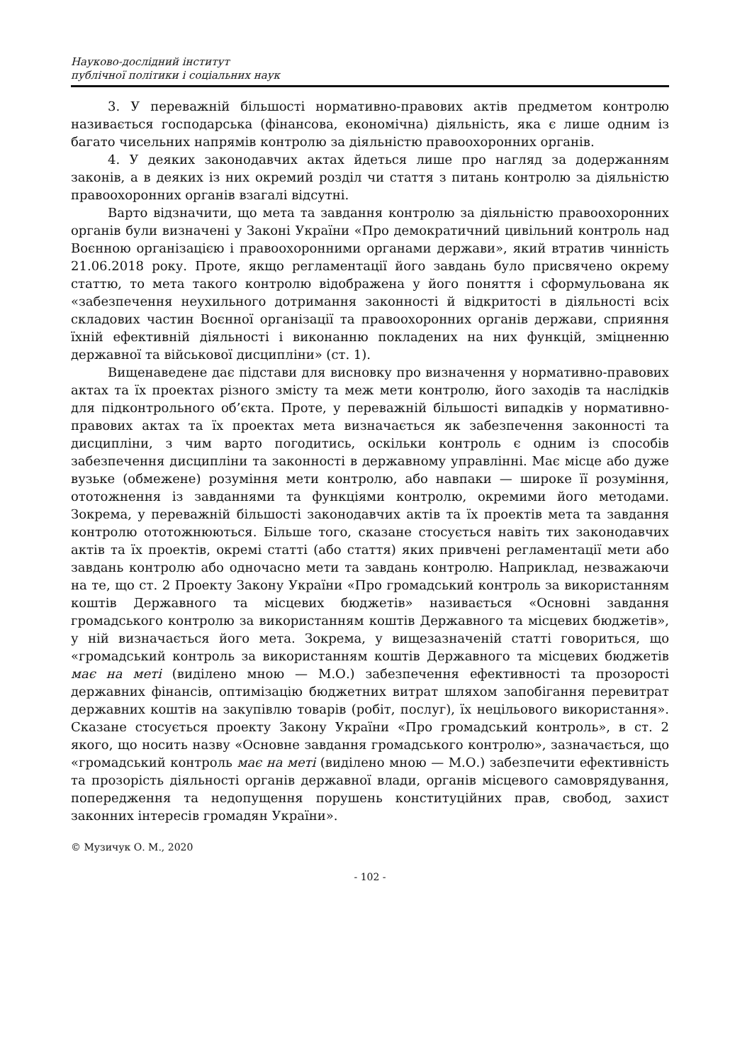Науково-дослідний інститут
публічної політики і соціальних наук
3. У переважній більшості нормативно-правових актів предметом контролю називається господарська (фінансова, економічна) діяльність, яка є лише одним із багато чисельних напрямів контролю за діяльністю правоохоронних органів.
4. У деяких законодавчих актах йдеться лише про нагляд за додержанням законів, а в деяких із них окремий розділ чи стаття з питань контролю за діяльністю правоохоронних органів взагалі відсутні.
Варто відзначити, що мета та завдання контролю за діяльністю правоохоронних органів були визначені у Законі України «Про демократичний цивільний контроль над Воєнною організацією і правоохоронними органами держави», який втратив чинність 21.06.2018 року. Проте, якщо регламентації його завдань було присвячено окрему статтю, то мета такого контролю відображена у його поняття і сформульована як «забезпечення неухильного дотримання законності й відкритості в діяльності всіх складових частин Воєнної організації та правоохоронних органів держави, сприяння їхній ефективній діяльності і виконанню покладених на них функцій, зміцненню державної та військової дисципліни» (ст. 1).
Вищенаведене дає підстави для висновку про визначення у нормативно-правових актах та їх проектах різного змісту та меж мети контролю, його заходів та наслідків для підконтрольного об’єкта. Проте, у переважній більшості випадків у нормативно-правових актах та їх проектах мета визначається як забезпечення законності та дисципліни, з чим варто погодитись, оскільки контроль є одним із способів забезпечення дисципліни та законності в державному управлінні. Має місце або дуже вузьке (обмежене) розуміння мети контролю, або навпаки — широке її розуміння, ототожнення із завданнями та функціями контролю, окремими його методами. Зокрема, у переважній більшості законодавчих актів та їх проектів мета та завдання контролю ототожнюються. Більше того, сказане стосується навіть тих законодавчих актів та їх проектів, окремі статті (або стаття) яких привчені регламентації мети або завдань контролю або одночасно мети та завдань контролю. Наприклад, незважаючи на те, що ст. 2 Проекту Закону України «Про громадський контроль за використанням коштів Державного та місцевих бюджетів» називається «Основні завдання громадського контролю за використанням коштів Державного та місцевих бюджетів», у ній визначається його мета. Зокрема, у вищезазначеній статті говориться, що «громадський контроль за використанням коштів Державного та місцевих бюджетів має на меті (виділено мною — М.О.) забезпечення ефективності та прозорості державних фінансів, оптимізацію бюджетних витрат шляхом запобігання перевитрат державних коштів на закупівлю товарів (робіт, послуг), їх нецільового використання». Сказане стосується проекту Закону України «Про громадський контроль», в ст. 2 якого, що носить назву «Основне завдання громадського контролю», зазначається, що «громадський контроль має на меті (виділено мною — М.О.) забезпечити ефективність та прозорість діяльності органів державної влади, органів місцевого самоврядування, попередження та недопущення порушень конституційних прав, свобод, захист законних інтересів громадян України».
© Музичук О. М., 2020
- 102 -